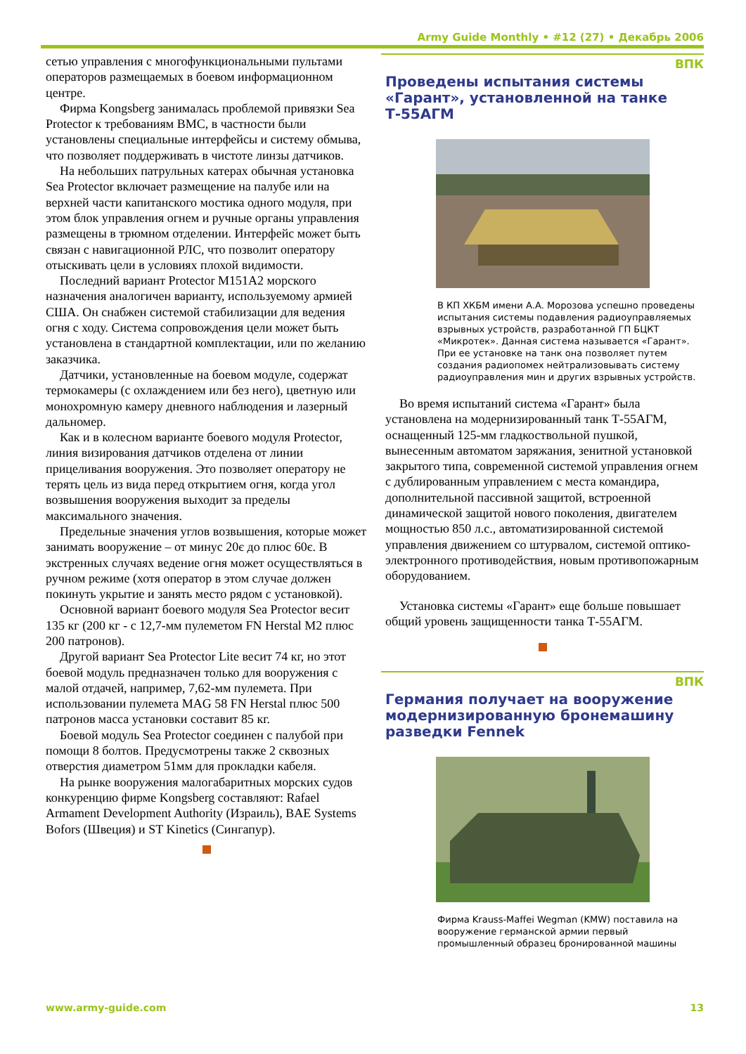Army Guide Monthly • #12 (27) • Декабрь 2006
сетью управления с многофункциональными пультами операторов размещаемых в боевом информационном центре.
Фирма Kongsberg занималась проблемой привязки Sea Protector к требованиям ВМС, в частности были установлены специальные интерфейсы и систему обмыва, что позволяет поддерживать в чистоте линзы датчиков.
На небольших патрульных катерах обычная установка Sea Protector включает размещение на палубе или на верхней части капитанского мостика одного модуля, при этом блок управления огнем и ручные органы управления размещены в трюмном отделении. Интерфейс может быть связан с навигационной РЛС, что позволит оператору отыскивать цели в условиях плохой видимости.
Последний вариант Protector M151A2 морского назначения аналогичен варианту, используемому армией США. Он снабжен системой стабилизации для ведения огня с ходу. Система сопровождения цели может быть установлена в стандартной комплектации, или по желанию заказчика.
Датчики, установленные на боевом модуле, содержат термокамеры (с охлаждением или без него), цветную или монохромную камеру дневного наблюдения и лазерный дальномер.
Как и в колесном варианте боевого модуля Protector, линия визирования датчиков отделена от линии прицеливания вооружения. Это позволяет оператору не терять цель из вида перед открытием огня, когда угол возвышения вооружения выходит за пределы максимального значения.
Предельные значения углов возвышения, которые может занимать вооружение – от минус 20є до плюс 60є. В экстренных случаях ведение огня может осуществляться в ручном режиме (хотя оператор в этом случае должен покинуть укрытие и занять место рядом с установкой).
Основной вариант боевого модуля Sea Protector весит 135 кг (200 кг - с 12,7-мм пулеметом FN Herstal M2 плюс 200 патронов).
Другой вариант Sea Protector Lite весит 74 кг, но этот боевой модуль предназначен только для вооружения с малой отдачей, например, 7,62-мм пулемета. При использовании пулемета MAG 58 FN Herstal плюс 500 патронов масса установки составит 85 кг.
Боевой модуль Sea Protector соединен с палубой при помощи 8 болтов. Предусмотрены также 2 сквозных отверстия диаметром 51мм для прокладки кабеля.
На рынке вооружения малогабаритных морских судов конкуренцию фирме Kongsberg составляют: Rafael Armament Development Authority (Израиль), BAE Systems Bofors (Швеция) и ST Kinetics (Сингапур).
ВПК
Проведены испытания системы «Гарант», установленной на танке Т-55АГМ
В КП ХКБМ имени А.А. Морозова успешно проведены испытания системы подавления радиоуправляемых взрывных устройств, разработанной ГП БЦКТ «Микротек». Данная система называется «Гарант». При ее установке на танк она позволяет путем создания радиопомех нейтрализовывать систему радиоуправления мин и других взрывных устройств.
Во время испытаний система «Гарант» была установлена на модернизированный танк Т-55АГМ, оснащенный 125-мм гладкоствольной пушкой, вынесенным автоматом заряжания, зенитной установкой закрытого типа, современной системой управления огнем с дублированным управлением с места командира, дополнительной пассивной защитой, встроенной динамической защитой нового поколения, двигателем мощностью 850 л.с., автоматизированной системой управления движением со штурвалом, системой оптико-электронного противодействия, новым противопожарным оборудованием.
Установка системы «Гарант» еще больше повышает общий уровень защищенности танка Т-55АГМ.
ВПК
Германия получает на вооружение модернизированную бронемашину разведки Fennek
Фирма Krauss-Maffei Wegman (KMW) поставила на вооружение германской армии первый промышленный образец бронированной машины
www.army-guide.com 13